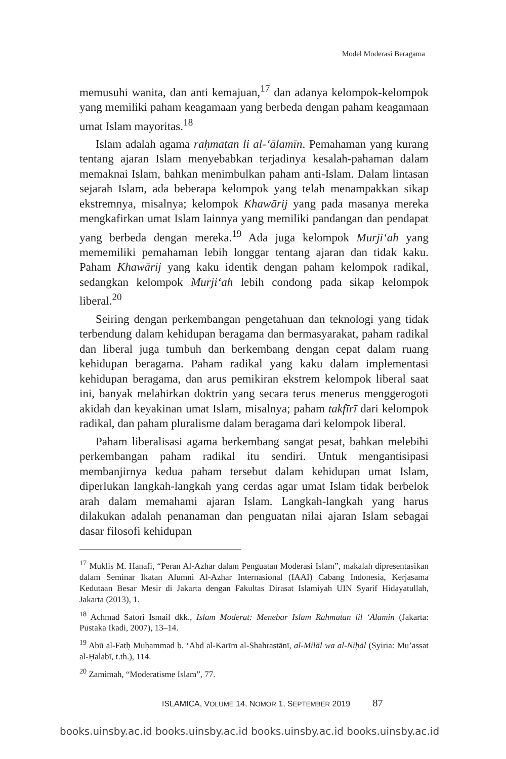Model Moderasi Beragama
memusuhi wanita, dan anti kemajuan,<sup>17</sup> dan adanya kelompok-kelompok yang memiliki paham keagamaan yang berbeda dengan paham keagamaan umat Islam mayoritas.<sup>18</sup>
Islam adalah agama raḥmatan li al-‘ālamīn. Pemahaman yang kurang tentang ajaran Islam menyebabkan terjadinya kesalah-pahaman dalam memaknai Islam, bahkan menimbulkan paham anti-Islam. Dalam lintasan sejarah Islam, ada beberapa kelompok yang telah menampakkan sikap ekstremnya, misalnya; kelompok Khawārij yang pada masanya mereka mengkafirkan umat Islam lainnya yang memiliki pandangan dan pendapat yang berbeda dengan mereka.<sup>19</sup> Ada juga kelompok Murji‘ah yang mememiliki pemahaman lebih longgar tentang ajaran dan tidak kaku. Paham Khawārij yang kaku identik dengan paham kelompok radikal, sedangkan kelompok Murji‘ah lebih condong pada sikap kelompok liberal.<sup>20</sup>
Seiring dengan perkembangan pengetahuan dan teknologi yang tidak terbendung dalam kehidupan beragama dan bermasyarakat, paham radikal dan liberal juga tumbuh dan berkembang dengan cepat dalam ruang kehidupan beragama. Paham radikal yang kaku dalam implementasi kehidupan beragama, dan arus pemikiran ekstrem kelompok liberal saat ini, banyak melahirkan doktrin yang secara terus menerus menggerogoti akidah dan keyakinan umat Islam, misalnya; paham takfīrī dari kelompok radikal, dan paham pluralisme dalam beragama dari kelompok liberal.
Paham liberalisasi agama berkembang sangat pesat, bahkan melebihi perkembangan paham radikal itu sendiri. Untuk mengantisipasi membanjirnya kedua paham tersebut dalam kehidupan umat Islam, diperlukan langkah-langkah yang cerdas agar umat Islam tidak berbelok arah dalam memahami ajaran Islam. Langkah-langkah yang harus dilakukan adalah penanaman dan penguatan nilai ajaran Islam sebagai dasar filosofi kehidupan
<sup>17</sup> Muklis M. Hanafi, “Peran Al-Azhar dalam Penguatan Moderasi Islam”, makalah dipresentasikan dalam Seminar Ikatan Alumni Al-Azhar Internasional (IAAI) Cabang Indonesia, Kerjasama Kedutaan Besar Mesir di Jakarta dengan Fakultas Dirasat Islamiyah UIN Syarif Hidayatullah, Jakarta (2013), 1.
<sup>18</sup> Achmad Satori Ismail dkk., Islam Moderat: Menebar Islam Rahmatan lil ‘Alamin (Jakarta: Pustaka Ikadi, 2007), 13–14.
<sup>19</sup> Abū al-Fatḥ Muḥammad b. ‘Abd al-Karīm al-Shahrastānī, al-Milāl wa al-Niḥāl (Syiria: Mu’assat al-Ḥalabī, t.th.), 114.
<sup>20</sup> Zamimah, “Moderatisme Islam”, 77.
ISLAMICA, VOLUME 14, NOMOR 1, SEPTEMBER 2019 87
books.uinsby.ac.id books.uinsby.ac.id books.uinsby.ac.id books.uinsby.ac.id